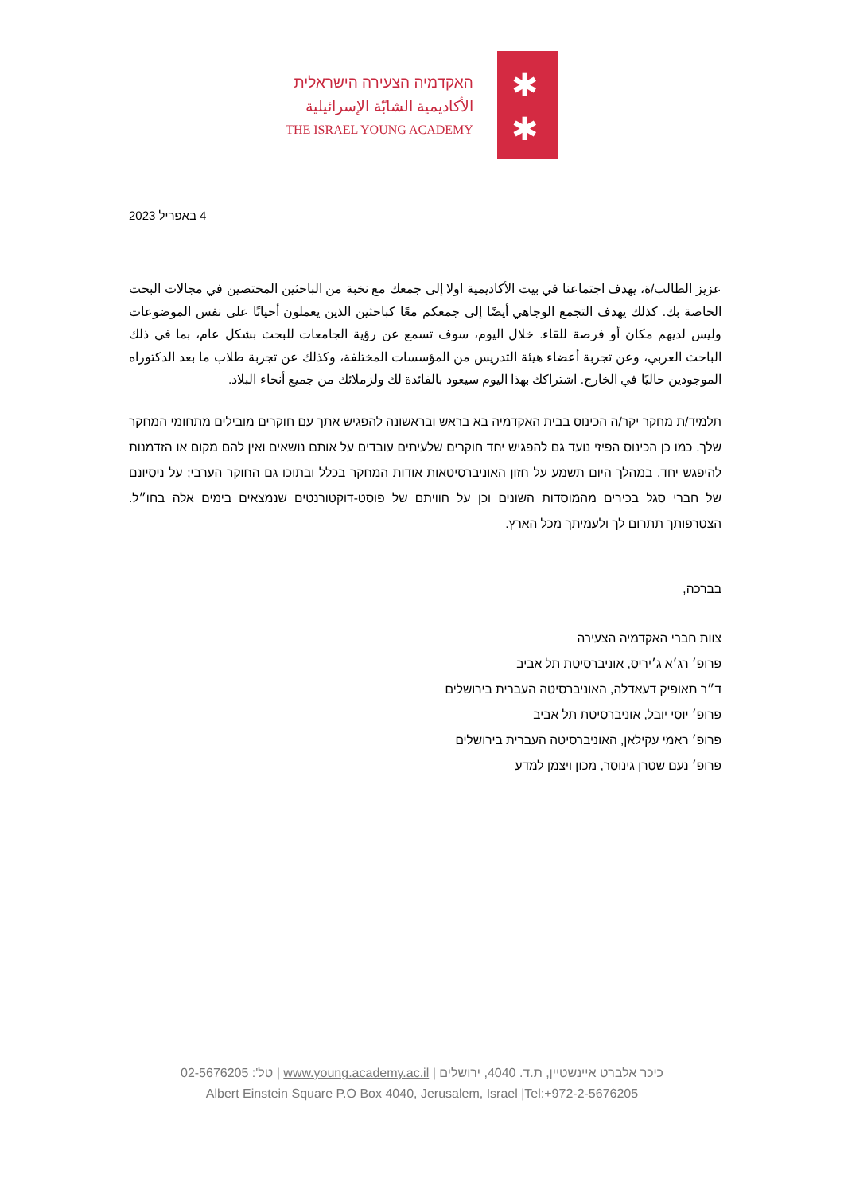האקדמיה הצעירה הישראלית
الأكاديمية الشابّة الإسرائيلية
THE ISRAEL YOUNG ACADEMY
✱
✱
4 באפריל 2023
عزيز الطالب/ة، يهدف اجتماعنا في بيت الأكاديمية اولا إلى جمعك مع نخبة من الباحثين المختصين في مجالات البحث الخاصة بك. كذلك يهدف التجمع الوجاهي أيضًا إلى جمعكم معًا كباحثين الذين يعملون أحيانًا على نفس الموضوعات وليس لديهم مكان أو فرصة للقاء. خلال اليوم، سوف تسمع عن رؤية الجامعات للبحث بشكل عام، بما في ذلك الباحث العربي، وعن تجربة أعضاء هيئة التدريس من المؤسسات المختلفة، وكذلك عن تجربة طلاب ما بعد الدكتوراه الموجودين حاليًا في الخارج. اشتراكك بهذا اليوم سيعود بالفائدة لك ولزملائك من جميع أنحاء البلاد.
תלמיד/ת מחקר יקר/ה הכינוס בבית האקדמיה בא בראש ובראשונה להפגיש אתך עם חוקרים מובילים מתחומי המחקר שלך. כמו כן הכינוס הפיזי נועד גם להפגיש יחד חוקרים שלעיתים עובדים על אותם נושאים ואין להם מקום או הזדמנות להיפגש יחד. במהלך היום תשמע על חזון האוניברסיטאות אודות המחקר בכלל ובתוכו גם החוקר הערבי; על ניסיונם של חברי סגל בכירים מהמוסדות השונים וכן על חוויתם של פוסט-דוקטורנטים שנמצאים בימים אלה בחו״ל. הצטרפותך תתרום לך ולעמיתך מכל הארץ.
בברכה,
צוות חברי האקדמיה הצעירה
פרופ׳ רג׳א ג׳יריס, אוניברסיטת תל אביב
ד״ר תאופיק דעאדלה, האוניברסיטה העברית בירושלים
פרופ׳ יוסי יובל, אוניברסיטת תל אביב
פרופ׳ ראמי עקילאן, האוניברסיטה העברית בירושלים
פרופ׳ נעם שטרן גינוסר, מכון ויצמן למדע
כיכר אלברט איינשטיין, ת.ד. 4040, ירושלים | www.young.academy.ac.il | טל': 02-5676205
Albert Einstein Square P.O Box 4040, Jerusalem, Israel |Tel:+972-2-5676205